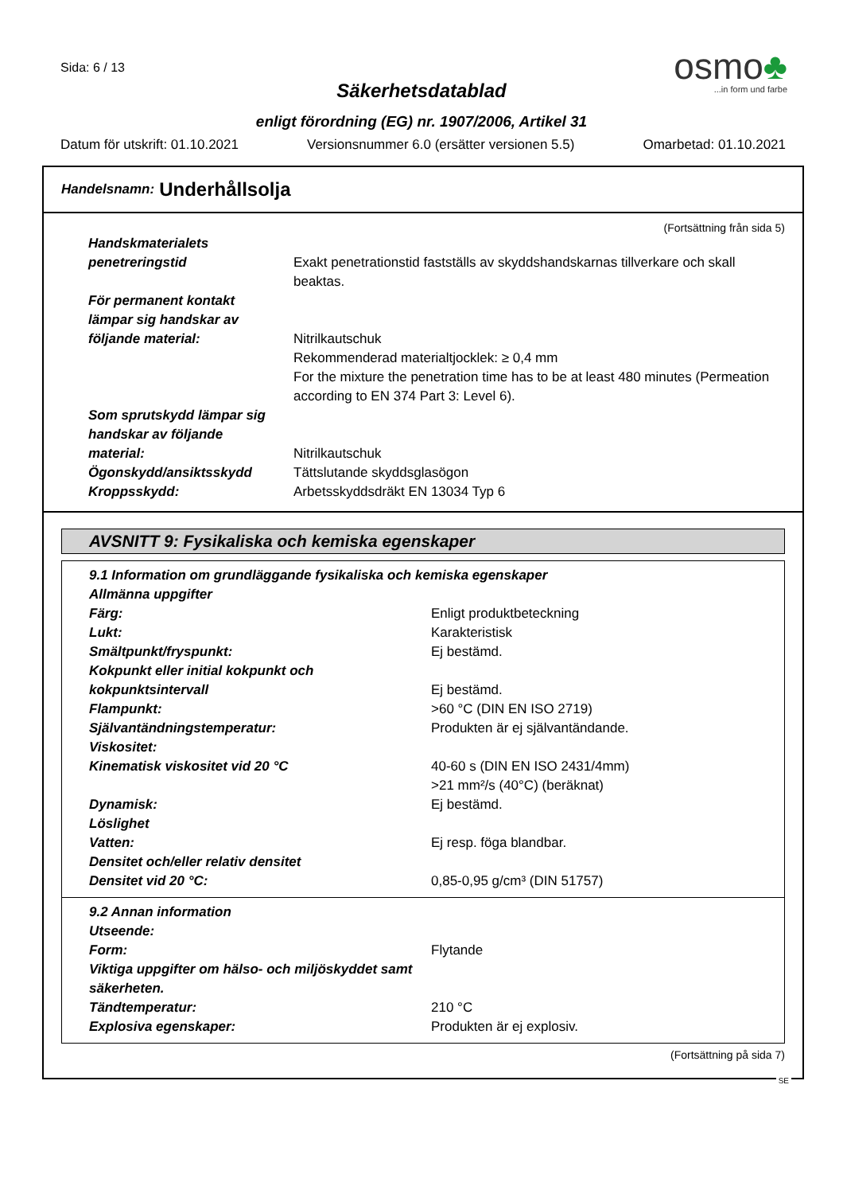Sida: 6 / 13
osmo♣
...in form und farbe
Säkerhetsdatablad
enligt förordning (EG) nr. 1907/2006, Artikel 31
Datum för utskrift: 01.10.2021 Versionsnummer 6.0 (ersätter versionen 5.5) Omarbetad: 01.10.2021
Handelsnamn: Underhållsolja
(Fortsättning från sida 5)
| Handskmaterialets penetreringstid | Exakt penetrationstid fastställs av skyddshandskarnas tillverkare och skall beaktas. |
| För permanent kontakt lämpar sig handskar av följande material: | Nitrilkautschuk Rekommenderad materialtjocklek: ≥ 0,4 mm For the mixture the penetration time has to be at least 480 minutes (Permeation according to EN 374 Part 3: Level 6). |
| Som sprutskydd lämpar sig handskar av följande material: | Nitrilkautschuk |
| Ögonskydd/ansiktsskydd | Tättslutande skyddsglasögon |
| Kroppsskydd: | Arbetsskyddsdräkt EN 13034 Typ 6 |
AVSNITT 9: Fysikaliska och kemiska egenskaper
| 9.1 Information om grundläggande fysikaliska och kemiska egenskaper | |
| Allmänna uppgifter | |
| Färg: | Enligt produktbeteckning |
| Lukt: | Karakteristisk |
| Smältpunkt/fryspunkt: | Ej bestämd. |
| Kokpunkt eller initial kokpunkt och kokpunktsintervall | Ej bestämd. |
| Flampunkt: | >60 °C (DIN EN ISO 2719) |
| Självantändningstemperatur: | Produkten är ej självantändande. |
| Viskositet: | |
| Kinematisk viskositet vid 20 °C | 40-60 s (DIN EN ISO 2431/4mm) >21 mm²/s (40°C) (beräknat) |
| Dynamisk: | Ej bestämd. |
| Löslighet | |
| Vatten: | Ej resp. föga blandbar. |
| Densitet och/eller relativ densitet | |
| Densitet vid 20 °C: | 0,85-0,95 g/cm³ (DIN 51757) |
| 9.2 Annan information | |
| Utseende: | |
| Form: | Flytande |
| Viktiga uppgifter om hälso- och miljöskyddet samt säkerheten. | |
| Tändtemperatur: | 210 °C |
| Explosiva egenskaper: | Produkten är ej explosiv. |
(Fortsättning på sida 7)
SE